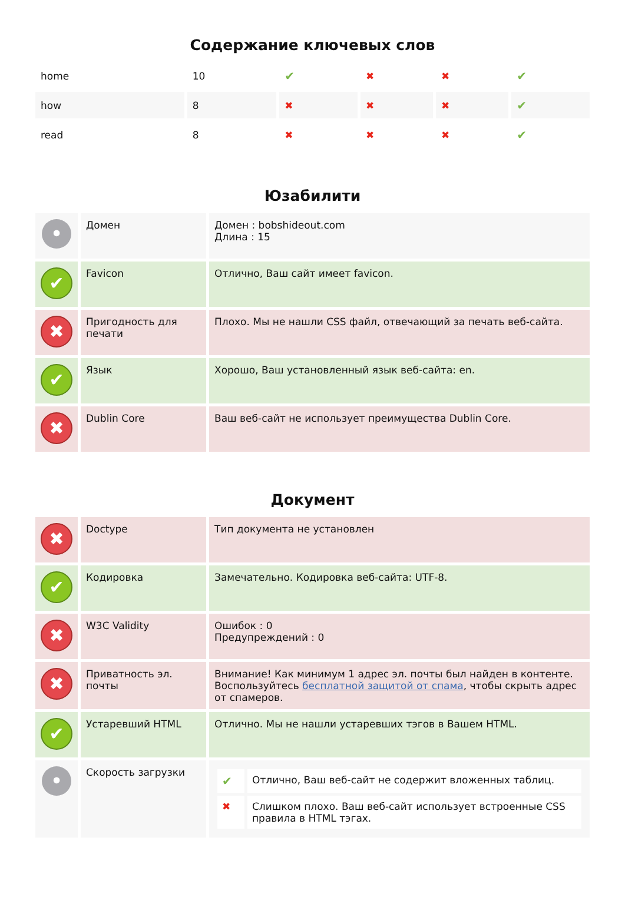Содержание ключевых слов
| home | 10 | ✔ | ✖ | ✖ | ✔ |
| how | 8 | ✖ | ✖ | ✖ | ✔ |
| read | 8 | ✖ | ✖ | ✖ | ✔ |
Юзабилити
| • | Домен | Домен : bobshideout.com Длина : 15 |
| ✔ | Favicon | Отлично, Ваш сайт имеет favicon. |
| ✖ | Пригодность для печати | Плохо. Мы не нашли CSS файл, отвечающий за печать веб-сайта. |
| ✔ | Язык | Хорошо, Ваш установленный язык веб-сайта: en. |
| ✖ | Dublin Core | Ваш веб-сайт не использует преимущества Dublin Core. |
Документ
| ✖ | Doctype | Тип документа не установлен |
| ✔ | Кодировка | Замечательно. Кодировка веб-сайта: UTF-8. |
| ✖ | W3C Validity | Ошибок : 0 Предупреждений : 0 |
| ✖ | Приватность эл. почты | Внимание! Как минимум 1 адрес эл. почты был найден в контенте. Воспользуйтесь бесплатной защитой от спама , чтобы скрыть адрес от спамеров. |
| ✔ | Устаревший HTML | Отлично. Мы не нашли устаревших тэгов в Вашем HTML. |
| • | Скорость загрузки | / ✔ / Отлично, Ваш веб-сайт не содержит вложенных таблиц. / / ✖ / Слишком плохо. Ваш веб-сайт использует встроенные CSS правила в HTML тэгах. / |